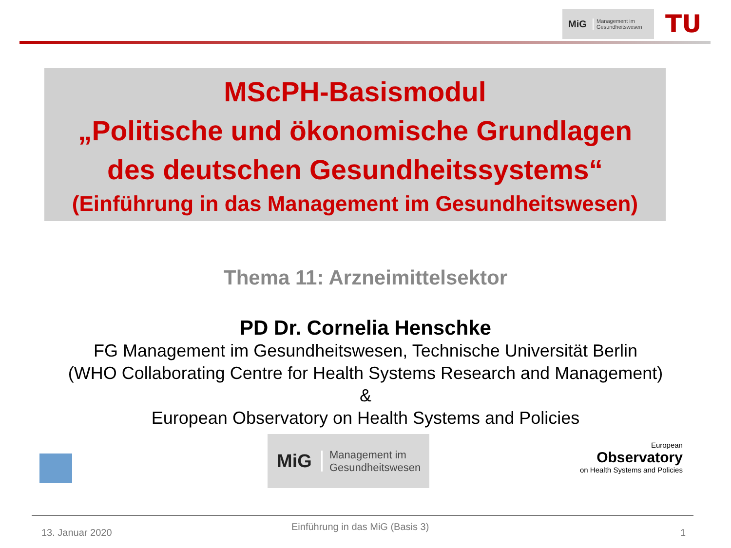MiG Management im
Gesundheitswesen
TU
MScPH-Basismodul
„Politische und ökonomische Grundlagen
des deutschen Gesundheitssystems“
(Einführung in das Management im Gesundheitswesen)
Thema 11: Arzneimittelsektor
PD Dr. Cornelia Henschke
FG Management im Gesundheitswesen, Technische Universität Berlin
(WHO Collaborating Centre for Health Systems Research and Management)
&
European Observatory on Health Systems and Policies
MiG Management im
Gesundheitswesen
European
Observatory
on Health Systems and Policies
13. Januar 2020
Einführung in das MiG (Basis 3)
1